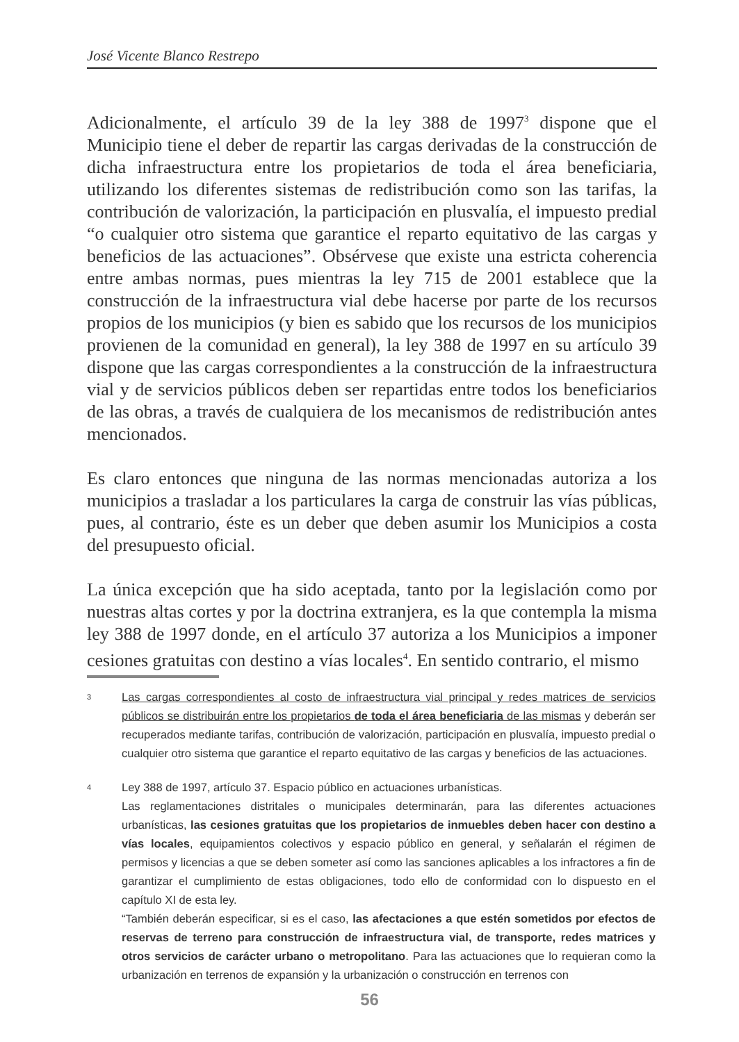José Vicente Blanco Restrepo
Adicionalmente, el artículo 39 de la ley 388 de 1997<sup>3</sup> dispone que el Municipio tiene el deber de repartir las cargas derivadas de la construcción de dicha infraestructura entre los propietarios de toda el área beneficiaria, utilizando los diferentes sistemas de redistribución como son las tarifas, la contribución de valorización, la participación en plusvalía, el impuesto predial “o cualquier otro sistema que garantice el reparto equitativo de las cargas y beneficios de las actuaciones”. Obsérvese que existe una estricta coherencia entre ambas normas, pues mientras la ley 715 de 2001 establece que la construcción de la infraestructura vial debe hacerse por parte de los recursos propios de los municipios (y bien es sabido que los recursos de los municipios provienen de la comunidad en general), la ley 388 de 1997 en su artículo 39 dispone que las cargas correspondientes a la construcción de la infraestructura vial y de servicios públicos deben ser repartidas entre todos los beneficiarios de las obras, a través de cualquiera de los mecanismos de redistribución antes mencionados.
Es claro entonces que ninguna de las normas mencionadas autoriza a los municipios a trasladar a los particulares la carga de construir las vías públicas, pues, al contrario, éste es un deber que deben asumir los Municipios a costa del presupuesto oficial.
La única excepción que ha sido aceptada, tanto por la legislación como por nuestras altas cortes y por la doctrina extranjera, es la que contempla la misma ley 388 de 1997 donde, en el artículo 37 autoriza a los Municipios a imponer cesiones gratuitas con destino a vías locales<sup>4</sup>. En sentido contrario, el mismo
3 Las cargas correspondientes al costo de infraestructura vial principal y redes matrices de servicios públicos se distribuirán entre los propietarios de toda el área beneficiaria de las mismas y deberán ser recuperados mediante tarifas, contribución de valorización, participación en plusvalía, impuesto predial o cualquier otro sistema que garantice el reparto equitativo de las cargas y beneficios de las actuaciones.
4 Ley 388 de 1997, artículo 37. Espacio público en actuaciones urbanísticas.
Las reglamentaciones distritales o municipales determinarán, para las diferentes actuaciones urbanísticas, las cesiones gratuitas que los propietarios de inmuebles deben hacer con destino a vías locales, equipamientos colectivos y espacio público en general, y señalarán el régimen de permisos y licencias a que se deben someter así como las sanciones aplicables a los infractores a fin de garantizar el cumplimiento de estas obligaciones, todo ello de conformidad con lo dispuesto en el capítulo XI de esta ley.
“También deberán especificar, si es el caso, las afectaciones a que estén sometidos por efectos de reservas de terreno para construcción de infraestructura vial, de transporte, redes matrices y otros servicios de carácter urbano o metropolitano. Para las actuaciones que lo requieran como la urbanización en terrenos de expansión y la urbanización o construcción en terrenos con
56